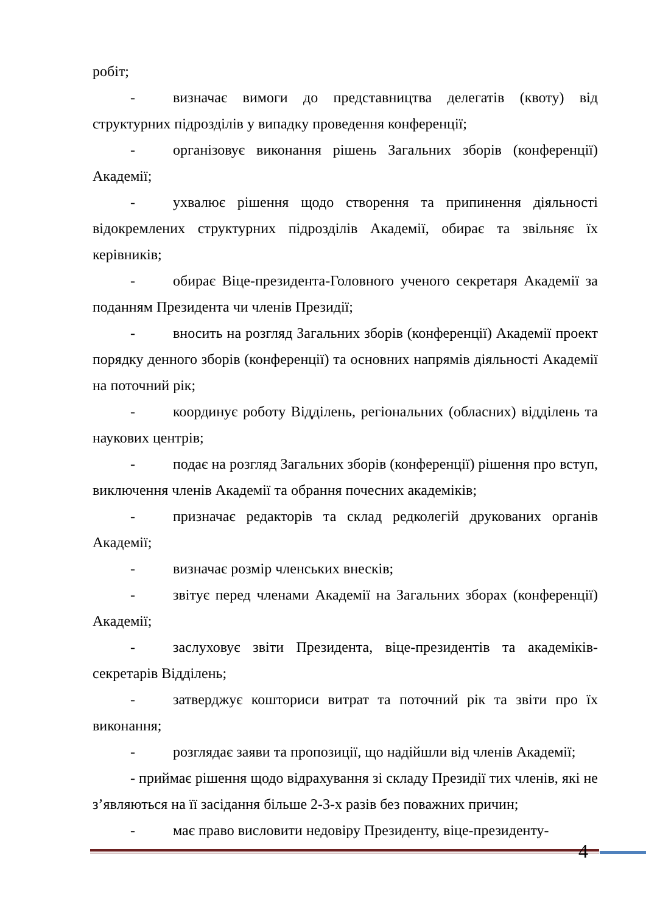робіт;
- визначає вимоги до представництва делегатів (квоту) від структурних підрозділів у випадку проведення конференції;
- організовує виконання рішень Загальних зборів (конференції) Академії;
- ухвалює рішення щодо створення та припинення діяльності відокремлених структурних підрозділів Академії, обирає та звільняє їх керівників;
- обирає Віце-президента-Головного ученого секретаря Академії за поданням Президента чи членів Президії;
- вносить на розгляд Загальних зборів (конференції) Академії проект порядку денного зборів (конференції) та основних напрямів діяльності Академії на поточний рік;
- координує роботу Відділень, регіональних (обласних) відділень та наукових центрів;
- подає на розгляд Загальних зборів (конференції) рішення про вступ, виключення членів Академії та обрання почесних академіків;
- призначає редакторів та склад редколегій друкованих органів Академії;
- визначає розмір членських внесків;
- звітує перед членами Академії на Загальних зборах (конференції) Академії;
- заслуховує звіти Президента, віце-президентів та академіків-секретарів Відділень;
- затверджує кошториси витрат та поточний рік та звіти про їх виконання;
- розглядає заяви та пропозиції, що надійшли від членів Академії;
- приймає рішення щодо відрахування зі складу Президії тих членів, які не з’являються на її засідання більше 2-3-х разів без поважних причин;
- має право висловити недовіру Президенту, віце-президенту-
4